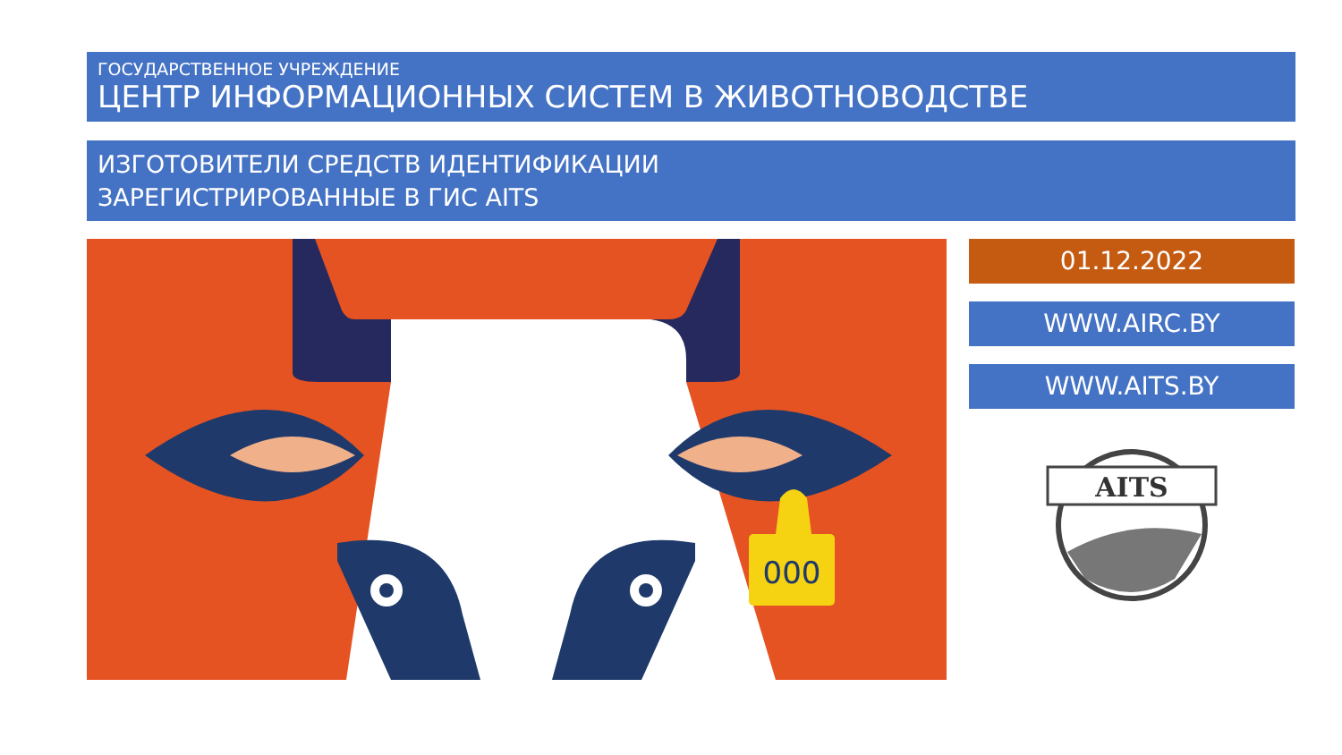ГОСУДАРСТВЕННОЕ УЧРЕЖДЕНИЕ
ЦЕНТР ИНФОРМАЦИОННЫХ СИСТЕМ В ЖИВОТНОВОДСТВЕ
ИЗГОТОВИТЕЛИ СРЕДСТВ ИДЕНТИФИКАЦИИ
ЗАРЕГИСТРИРОВАННЫЕ В ГИС AITS
000
01.12.2022
WWW.AIRC.BY
WWW.AITS.BY
AITS